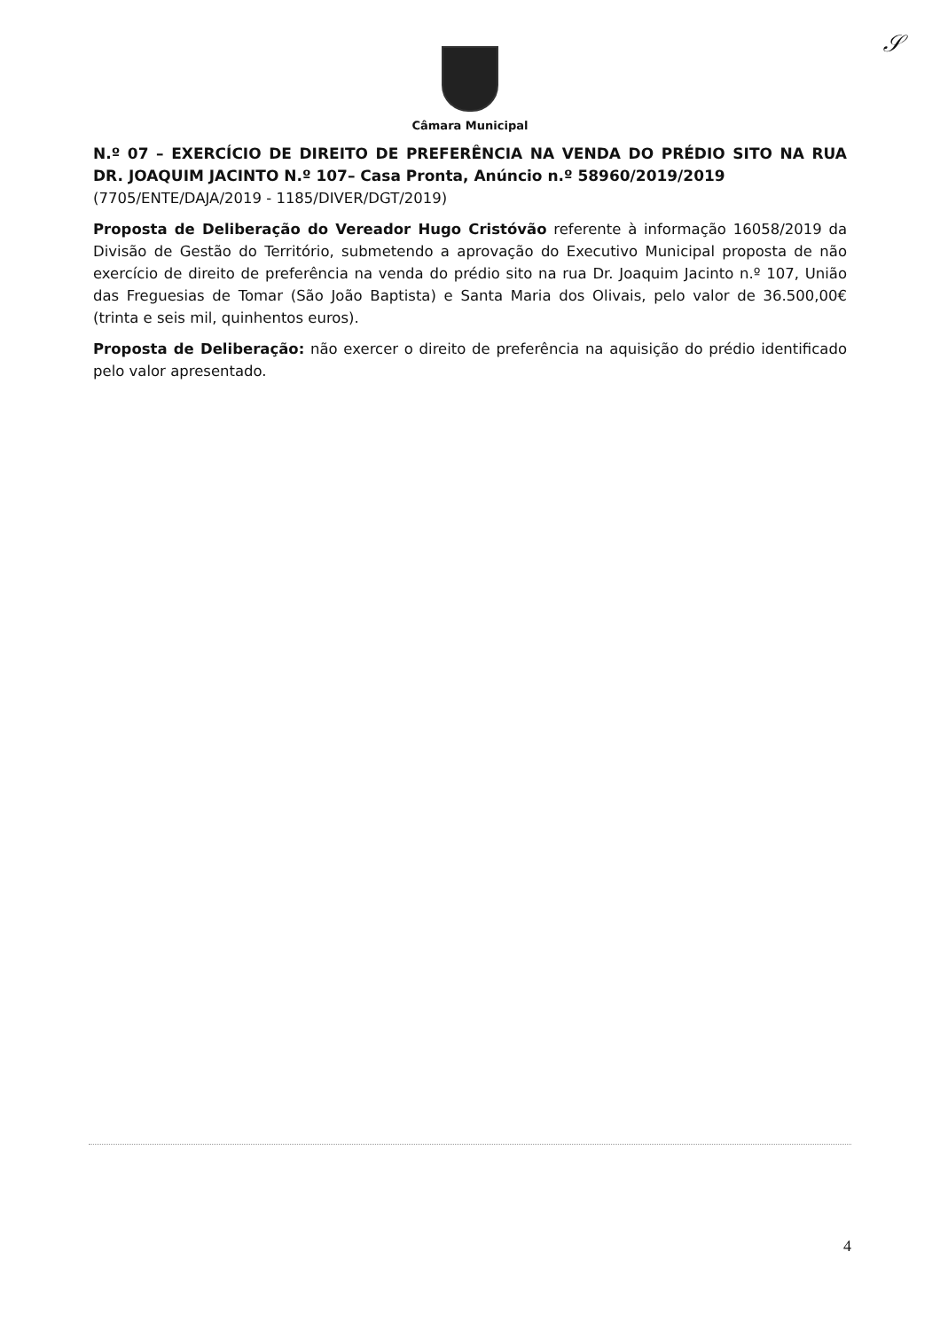𝒮
Câmara Municipal
N.º 07 – EXERCÍCIO DE DIREITO DE PREFERÊNCIA NA VENDA DO PRÉDIO SITO NA RUA DR. JOAQUIM JACINTO N.º 107– Casa Pronta, Anúncio n.º 58960/2019/2019
(7705/ENTE/DAJA/2019 - 1185/DIVER/DGT/2019)
Proposta de Deliberação do Vereador Hugo Cristóvão referente à informação 16058/2019 da Divisão de Gestão do Território, submetendo a aprovação do Executivo Municipal proposta de não exercício de direito de preferência na venda do prédio sito na rua Dr. Joaquim Jacinto n.º 107, União das Freguesias de Tomar (São João Baptista) e Santa Maria dos Olivais, pelo valor de 36.500,00€ (trinta e seis mil, quinhentos euros).
Proposta de Deliberação: não exercer o direito de preferência na aquisição do prédio identificado pelo valor apresentado.
4